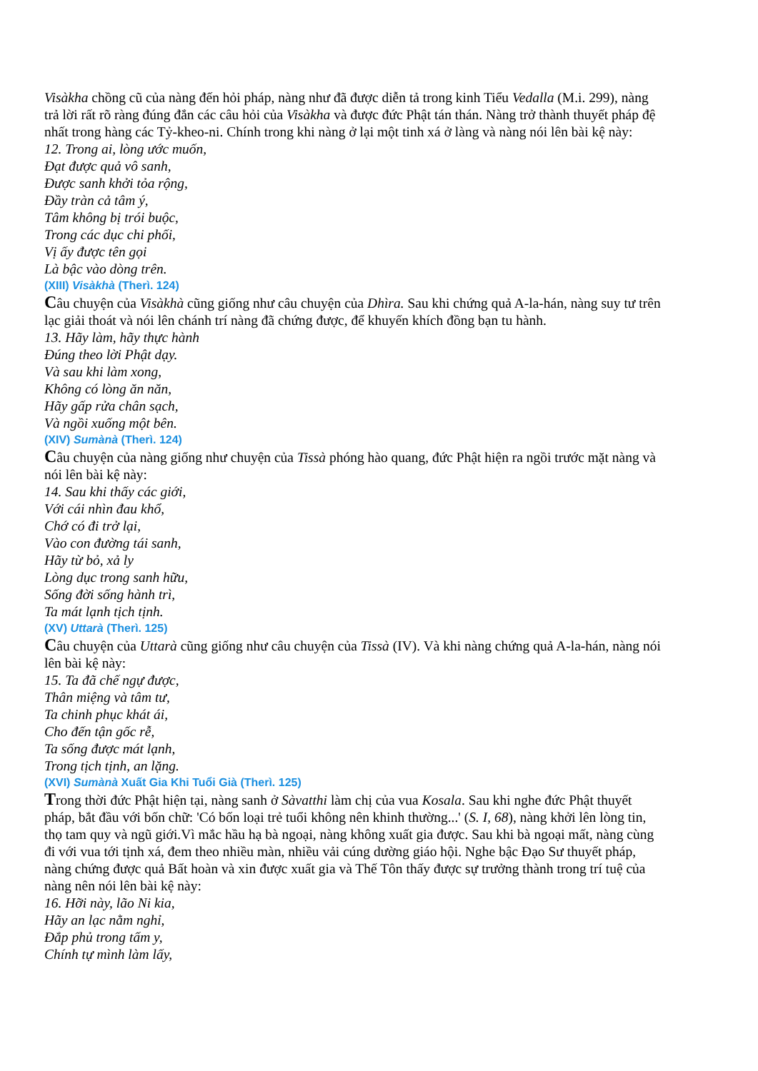Visàkha chồng cũ của nàng đến hỏi pháp, nàng như đã được diễn tả trong kinh Tiểu Vedalla (M.i. 299), nàng trả lời rất rõ ràng đúng đắn các câu hỏi của Visàkha và được đức Phật tán thán. Nàng trở thành thuyết pháp đệ nhất trong hàng các Tỷ-kheo-ni. Chính trong khi nàng ở lại một tinh xá ở làng và nàng nói lên bài kệ này:
12. Trong ai, lòng ước muốn,
Đạt được quả vô sanh,
Được sanh khởi tỏa rộng,
Đầy tràn cả tâm ý,
Tâm không bị trói buộc,
Trong các dục chi phối,
Vị ấy được tên gọi
Là bậc vào dòng trên.
(XIII) Visàkhà (Therì. 124)
Câu chuyện của Visàkhà cũng giống như câu chuyện của Dhìra. Sau khi chứng quả A-la-hán, nàng suy tư trên lạc giải thoát và nói lên chánh trí nàng đã chứng được, để khuyến khích đồng bạn tu hành.
13. Hãy làm, hãy thực hành
Đúng theo lời Phật dạy.
Và sau khi làm xong,
Không có lòng ăn năn,
Hãy gấp rửa chân sạch,
Và ngồi xuống một bên.
(XIV) Sumànà (Therì. 124)
Câu chuyện của nàng giống như chuyện của Tissà phóng hào quang, đức Phật hiện ra ngồi trước mặt nàng và nói lên bài kệ này:
14. Sau khi thấy các giới,
Với cái nhìn đau khổ,
Chớ có đi trở lại,
Vào con đường tái sanh,
Hãy từ bỏ, xả ly
Lòng dục trong sanh hữu,
Sống đời sống hành trì,
Ta mát lạnh tịch tịnh.
(XV) Uttarà (Therì. 125)
Câu chuyện của Uttarà cũng giống như câu chuyện của Tissà (IV). Và khi nàng chứng quả A-la-hán, nàng nói lên bài kệ này:
15. Ta đã chế ngự được,
Thân miệng và tâm tư,
Ta chinh phục khát ái,
Cho đến tận gốc rễ,
Ta sống được mát lạnh,
Trong tịch tịnh, an lặng.
(XVI) Sumànà Xuất Gia Khi Tuổi Già (Therì. 125)
Trong thời đức Phật hiện tại, nàng sanh ở Sàvatthi làm chị của vua Kosala. Sau khi nghe đức Phật thuyết pháp, bắt đầu với bốn chữ: 'Có bốn loại trẻ tuổi không nên khinh thường...' (S. I, 68), nàng khởi lên lòng tin, thọ tam quy và ngũ giới.Vì mắc hầu hạ bà ngoại, nàng không xuất gia được. Sau khi bà ngoại mất, nàng cùng đi với vua tới tịnh xá, đem theo nhiều màn, nhiều vải cúng dường giáo hội. Nghe bậc Đạo Sư thuyết pháp, nàng chứng được quả Bất hoàn và xin được xuất gia và Thế Tôn thấy được sự trưởng thành trong trí tuệ của nàng nên nói lên bài kệ này:
16. Hỡi này, lão Ni kia,
Hãy an lạc nằm nghỉ,
Đắp phủ trong tấm y,
Chính tự mình làm lấy,